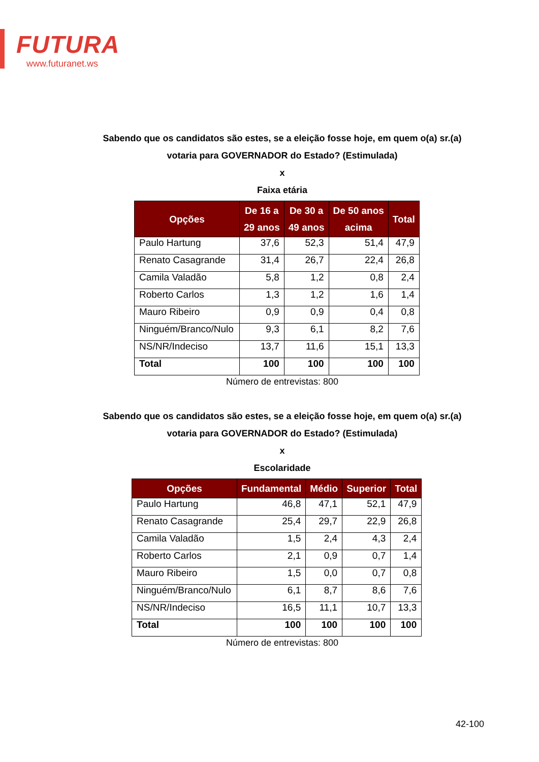FUTURA
www.futuranet.ws
Sabendo que os candidatos são estes, se a eleição fosse hoje, em quem o(a) sr.(a)
votaria para GOVERNADOR do Estado? (Estimulada)
x
Faixa etária
| Opções | De 16 a 29 anos | De 30 a 49 anos | De 50 anos acima | Total |
| --- | --- | --- | --- | --- |
| Paulo Hartung | 37,6 | 52,3 | 51,4 | 47,9 |
| Renato Casagrande | 31,4 | 26,7 | 22,4 | 26,8 |
| Camila Valadão | 5,8 | 1,2 | 0,8 | 2,4 |
| Roberto Carlos | 1,3 | 1,2 | 1,6 | 1,4 |
| Mauro Ribeiro | 0,9 | 0,9 | 0,4 | 0,8 |
| Ninguém/Branco/Nulo | 9,3 | 6,1 | 8,2 | 7,6 |
| NS/NR/Indeciso | 13,7 | 11,6 | 15,1 | 13,3 |
| Total | 100 | 100 | 100 | 100 |
Número de entrevistas: 800
Sabendo que os candidatos são estes, se a eleição fosse hoje, em quem o(a) sr.(a)
votaria para GOVERNADOR do Estado? (Estimulada)
x
Escolaridade
| Opções | Fundamental | Médio | Superior | Total |
| --- | --- | --- | --- | --- |
| Paulo Hartung | 46,8 | 47,1 | 52,1 | 47,9 |
| Renato Casagrande | 25,4 | 29,7 | 22,9 | 26,8 |
| Camila Valadão | 1,5 | 2,4 | 4,3 | 2,4 |
| Roberto Carlos | 2,1 | 0,9 | 0,7 | 1,4 |
| Mauro Ribeiro | 1,5 | 0,0 | 0,7 | 0,8 |
| Ninguém/Branco/Nulo | 6,1 | 8,7 | 8,6 | 7,6 |
| NS/NR/Indeciso | 16,5 | 11,1 | 10,7 | 13,3 |
| Total | 100 | 100 | 100 | 100 |
Número de entrevistas: 800
42-100